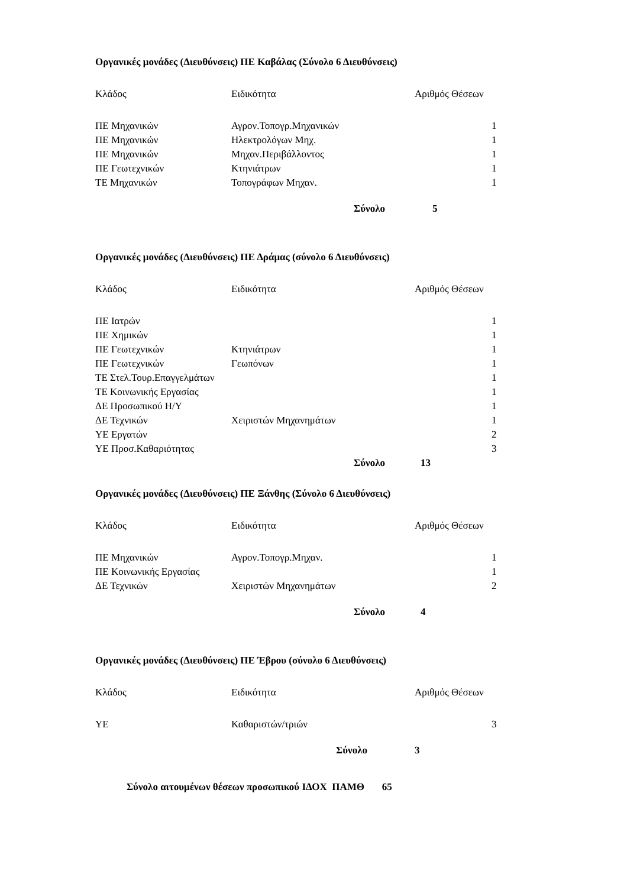Οργανικές μονάδες (Διευθύνσεις) ΠΕ Καβάλας (Σύνολο 6 Διευθύνσεις)
| Κλάδος | Ειδικότητα | Αριθμός Θέσεων |
| --- | --- | --- |
| ΠΕ Μηχανικών | Αγρον.Τοπογρ.Μηχανικών | 1 |
| ΠΕ Μηχανικών | Ηλεκτρολόγων Μηχ. | 1 |
| ΠΕ Μηχανικών | Μηχαν.Περιβάλλοντος | 1 |
| ΠΕ Γεωτεχνικών | Κτηνιάτρων | 1 |
| ΤΕ Μηχανικών | Τοπογράφων Μηχαν. | 1 |
| | Σύνολο | 5 |
Οργανικές μονάδες (Διευθύνσεις) ΠΕ Δράμας (σύνολο 6 Διευθύνσεις)
| Κλάδος | Ειδικότητα | Αριθμός Θέσεων |
| --- | --- | --- |
| ΠΕ Ιατρών | | 1 |
| ΠΕ Χημικών | | 1 |
| ΠΕ Γεωτεχνικών | Κτηνιάτρων | 1 |
| ΠΕ Γεωτεχνικών | Γεωπόνων | 1 |
| ΤΕ Στελ.Τουρ.Επαγγελμάτων | | 1 |
| ΤΕ Κοινωνικής Εργασίας | | 1 |
| ΔΕ Προσωπικού Η/Υ | | 1 |
| ΔΕ Τεχνικών | Χειριστών Μηχανημάτων | 1 |
| ΥΕ Εργατών | | 2 |
| ΥΕ Προσ.Καθαριότητας | | 3 |
| | Σύνολο | 13 |
Οργανικές μονάδες (Διευθύνσεις) ΠΕ Ξάνθης (Σύνολο 6 Διευθύνσεις)
| Κλάδος | Ειδικότητα | Αριθμός Θέσεων |
| --- | --- | --- |
| ΠΕ Μηχανικών | Αγρον.Τοπογρ.Μηχαν. | 1 |
| ΠΕ Κοινωνικής Εργασίας | | 1 |
| ΔΕ Τεχνικών | Χειριστών Μηχανημάτων | 2 |
| | Σύνολο | 4 |
Οργανικές μονάδες (Διευθύνσεις) ΠΕ Έβρου (σύνολο 6 Διευθύνσεις)
| Κλάδος | Ειδικότητα | Αριθμός Θέσεων |
| --- | --- | --- |
| ΥΕ | Καθαριστών/τριών | 3 |
| | Σύνολο | 3 |
Σύνολο αιτουμένων θέσεων προσωπικού ΙΔΟΧ ΠΑΜΘ 65